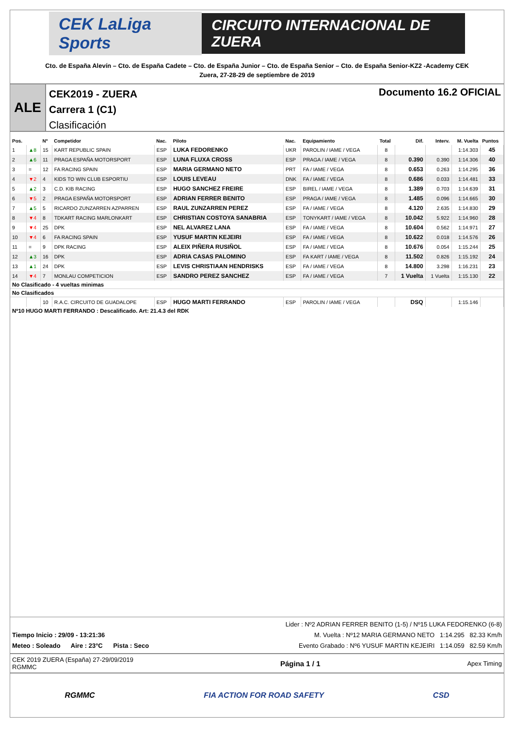CEK LaLiga Sports
CIRCUITO INTERNACIONAL DE ZUERA
Cto. de España Alevín – Cto. de España Cadete – Cto. de España Junior – Cto. de España Senior – Cto. de España Senior-KZ2 -Academy CEK
Zuera, 27-28-29 de septiembre de 2019
ALE
CEK2019 - ZUERA
Carrera 1 (C1)
Clasificación
Documento 16.2 OFICIAL
| Pos. | | Nº | Competidor | Nac. | Piloto | Nac. | Equipamiento | Total | Dif. | Interv. | M. Vuelta | Puntos |
| --- | --- | --- | --- | --- | --- | --- | --- | --- | --- | --- | --- | --- |
| 1 | ▲8 | 15 | KART REPUBLIC SPAIN | ESP | LUKA FEDORENKO | UKR | PAROLIN / IAME / VEGA | 8 | | | 1:14.303 | 45 |
| 2 | ▲6 | 11 | PRAGA ESPAÑA MOTORSPORT | ESP | LUNA FLUXA CROSS | ESP | PRAGA / IAME / VEGA | 8 | 0.390 | 0.390 | 1:14.306 | 40 |
| 3 | = | 12 | FA RACING SPAIN | ESP | MARIA GERMANO NETO | PRT | FA / IAME / VEGA | 8 | 0.653 | 0.263 | 1:14.295 | 36 |
| 4 | ▼2 | 4 | KIDS TO WIN CLUB ESPORTIU | ESP | LOUIS LEVEAU | DNK | FA / IAME / VEGA | 8 | 0.686 | 0.033 | 1:14.481 | 33 |
| 5 | ▲2 | 3 | C.D. KIB RACING | ESP | HUGO SANCHEZ FREIRE | ESP | BIREL / IAME / VEGA | 8 | 1.389 | 0.703 | 1:14.639 | 31 |
| 6 | ▼5 | 2 | PRAGA ESPAÑA MOTORSPORT | ESP | ADRIAN FERRER BENITO | ESP | PRAGA / IAME / VEGA | 8 | 1.485 | 0.096 | 1:14.665 | 30 |
| 7 | ▲5 | 5 | RICARDO ZUNZARREN AZPARREN | ESP | RAUL ZUNZARREN PEREZ | ESP | FA / IAME / VEGA | 8 | 4.120 | 2.635 | 1:14.830 | 29 |
| 8 | ▼4 | 8 | TDKART RACING MARLONKART | ESP | CHRISTIAN COSTOYA SANABRIA | ESP | TONYKART / IAME / VEGA | 8 | 10.042 | 5.922 | 1:14.960 | 28 |
| 9 | ▼4 | 25 | DPK | ESP | NEL ALVAREZ LANA | ESP | FA / IAME / VEGA | 8 | 10.604 | 0.562 | 1:14.971 | 27 |
| 10 | ▼4 | 6 | FA RACING SPAIN | ESP | YUSUF MARTIN KEJEIRI | ESP | FA / IAME / VEGA | 8 | 10.622 | 0.018 | 1:14.576 | 26 |
| 11 | = | 9 | DPK RACING | ESP | ALEIX PIÑERA RUSIÑOL | ESP | FA / IAME / VEGA | 8 | 10.676 | 0.054 | 1:15.244 | 25 |
| 12 | ▲3 | 16 | DPK | ESP | ADRIA CASAS PALOMINO | ESP | FA KART / IAME / VEGA | 8 | 11.502 | 0.826 | 1:15.192 | 24 |
| 13 | ▲1 | 24 | DPK | ESP | LEVIS CHRISTIAAN HENDRISKS | ESP | FA / IAME / VEGA | 8 | 14.800 | 3.298 | 1:16.231 | 23 |
| 14 | ▼4 | 7 | MONLAU COMPETICION | ESP | SANDRO PEREZ SANCHEZ | ESP | FA / IAME / VEGA | 7 | 1 Vuelta | 1 Vuelta | 1:15.130 | 22 |
| No Clasificado - 4 vueltas minimas | | | | | | | | | | | | |
| No Clasificados | | | | | | | | | | | | |
| | | 10 | R.A.C. CIRCUITO DE GUADALOPE | ESP | HUGO MARTI FERRANDO | ESP | PAROLIN / IAME / VEGA | | DSQ | | 1:15.146 | |
Nº10 HUGO MARTI FERRANDO : Descalificado. Art: 21.4.3 del RDK
Tiempo Inicio : 29/09 - 13:21:36
Meteo : Soleado Aire : 23°C Pista : Seco
Lider : Nº2 ADRIAN FERRER BENITO (1-5) / Nº15 LUKA FEDORENKO (6-8)
M. Vuelta : Nº12 MARIA GERMANO NETO 1:14.295 82.33 Km/h
Evento Grabado : Nº6 YUSUF MARTIN KEJEIRI 1:14.059 82.59 Km/h
CEK 2019 ZUERA (España) 27-29/09/2019
RGMMC
Página 1 / 1
Apex Timing
RGMMC FIA ACTION FOR ROAD SAFETY CSD